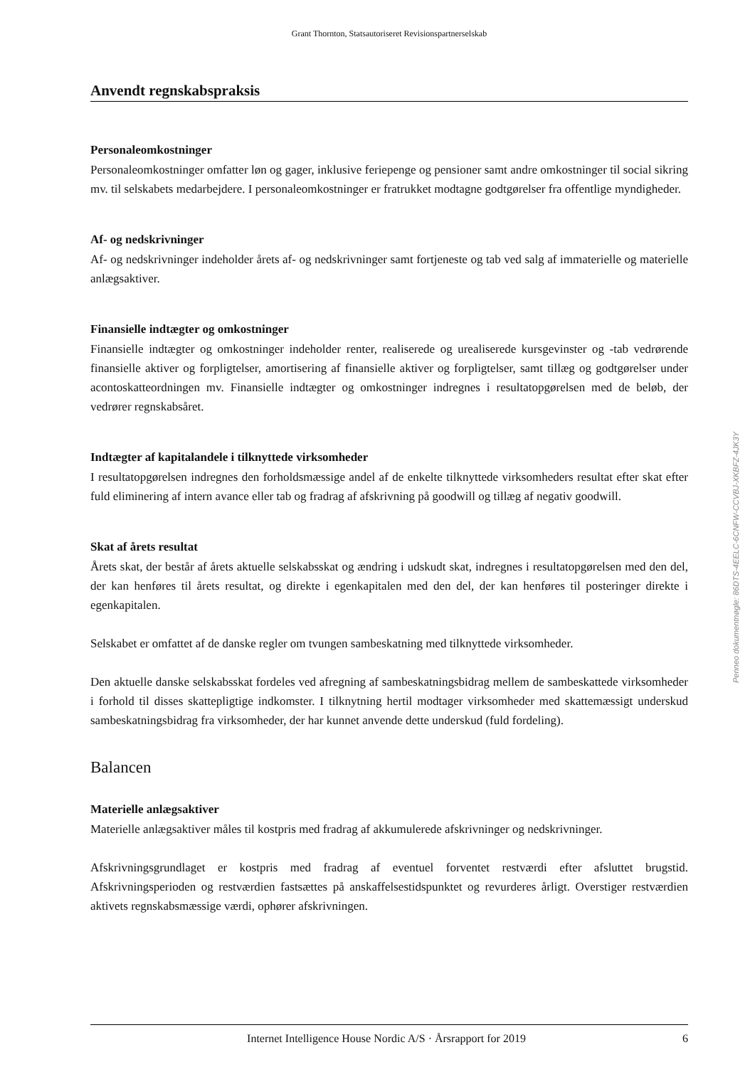Grant Thornton, Statsautoriseret Revisionspartnerselskab
Anvendt regnskabspraksis
Personaleomkostninger
Personaleomkostninger omfatter løn og gager, inklusive feriepenge og pensioner samt andre omkostninger til social sikring mv. til selskabets medarbejdere. I personaleomkostninger er fratrukket modtagne godtgørelser fra offentlige myndigheder.
Af- og nedskrivninger
Af- og nedskrivninger indeholder årets af- og nedskrivninger samt fortjeneste og tab ved salg af immaterielle og materielle anlægsaktiver.
Finansielle indtægter og omkostninger
Finansielle indtægter og omkostninger indeholder renter, realiserede og urealiserede kursgevinster og -tab vedrørende finansielle aktiver og forpligtelser, amortisering af finansielle aktiver og forpligtelser, samt tillæg og godtgørelser under acontoskatteordningen mv. Finansielle indtægter og omkostninger indregnes i resultatopgørelsen med de beløb, der vedrører regnskabsåret.
Indtægter af kapitalandele i tilknyttede virksomheder
I resultatopgørelsen indregnes den forholdsmæssige andel af de enkelte tilknyttede virksomheders resultat efter skat efter fuld eliminering af intern avance eller tab og fradrag af afskrivning på goodwill og tillæg af negativ goodwill.
Skat af årets resultat
Årets skat, der består af årets aktuelle selskabsskat og ændring i udskudt skat, indregnes i resultatopgørelsen med den del, der kan henføres til årets resultat, og direkte i egenkapitalen med den del, der kan henføres til posteringer direkte i egenkapitalen.
Selskabet er omfattet af de danske regler om tvungen sambeskatning med tilknyttede virksomheder.
Den aktuelle danske selskabsskat fordeles ved afregning af sambeskatningsbidrag mellem de sambeskattede virksomheder i forhold til disses skattepligtige indkomster. I tilknytning hertil modtager virksomheder med skattemæssigt underskud sambeskatningsbidrag fra virksomheder, der har kunnet anvende dette underskud (fuld fordeling).
Balancen
Materielle anlægsaktiver
Materielle anlægsaktiver måles til kostpris med fradrag af akkumulerede afskrivninger og nedskrivninger.
Afskrivningsgrundlaget er kostpris med fradrag af eventuel forventet restværdi efter afsluttet brugstid. Afskrivningsperioden og restværdien fastsættes på anskaffelsestidspunktet og revurderes årligt. Overstiger restværdien aktivets regnskabsmæssige værdi, ophører afskrivningen.
Internet Intelligence House Nordic A/S · Årsrapport for 2019 6
Penneo dokumentnøgle: 86DTS-4EELC-6CNFW-CCVBJ-XKBFZ-4JK3Y